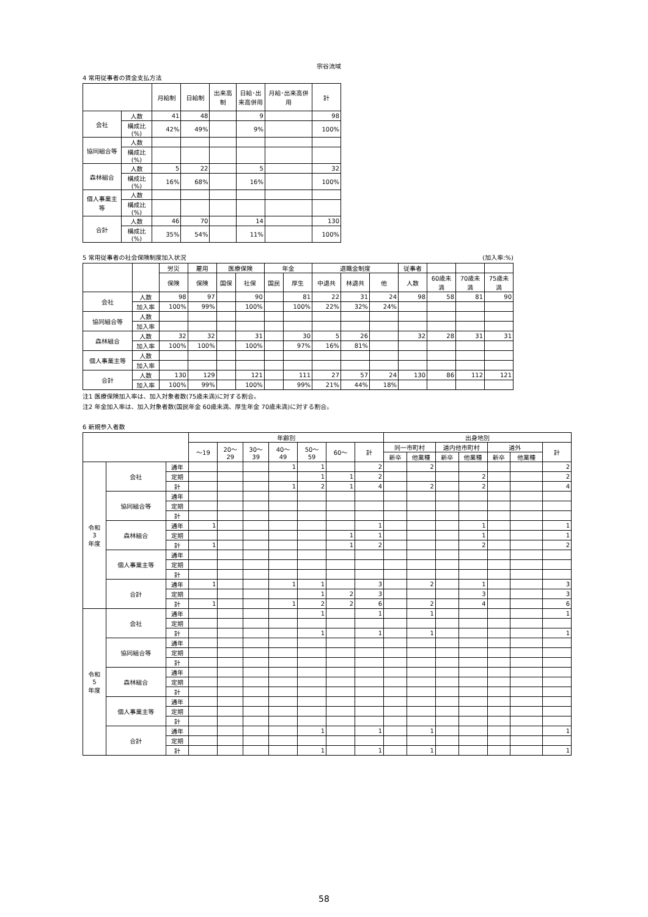宗谷流域
4 常用従事者の賃金支払方法
| | | 月給制 | 日給制 | 出来高制 | 日給･出来高併用 | 月給･出来高併用 | 計 |
| --- | --- | --- | --- | --- | --- | --- | --- |
| 会社 | 人数 | 41 | 48 | | 9 | | 98 |
| | 構成比(%) | 42% | 49% | | 9% | | 100% |
| 協同組合等 | 人数 | | | | | | |
| | 構成比(%) | | | | | | |
| 森林組合 | 人数 | 5 | 22 | | 5 | | 32 |
| | 構成比(%) | 16% | 68% | | 16% | | 100% |
| 個人事業主等 | 人数 | | | | | | |
| | 構成比(%) | | | | | | |
| 合計 | 人数 | 46 | 70 | | 14 | | 130 |
| | 構成比(%) | 35% | 54% | | 11% | | 100% |
5 常用従事者の社会保険制度加入状況 (加入率:%)
| | | 労災 | 雇用 | 医療保険 | | 年金 | | 退職金制度 | | | 従事者 | | | |
| --- | --- | --- | --- | --- | --- | --- | --- | --- | --- | --- | --- | --- | --- | --- |
| | | 保険 | 保険 | 国保 | 社保 | 国民 | 厚生 | 中退共 | 林退共 | 他 | 人数 | 60歳未満 | 70歳未満 | 75歳未満 |
| 会社 | 人数 | 98 | 97 | | 90 | | 81 | 22 | 31 | 24 | 98 | 58 | 81 | 90 |
| | 加入率 | 100% | 99% | | 100% | | 100% | 22% | 32% | 24% | | | | |
| 協同組合等 | 人数 | | | | | | | | | | | | | |
| | 加入率 | | | | | | | | | | | | | |
| 森林組合 | 人数 | 32 | 32 | | 31 | | 30 | 5 | 26 | | 32 | 28 | 31 | 31 |
| | 加入率 | 100% | 100% | | 100% | | 97% | 16% | 81% | | | | | |
| 個人事業主等 | 人数 | | | | | | | | | | | | | |
| | 加入率 | | | | | | | | | | | | | |
| 合計 | 人数 | 130 | 129 | | 121 | | 111 | 27 | 57 | 24 | 130 | 86 | 112 | 121 |
| | 加入率 | 100% | 99% | | 100% | | 99% | 21% | 44% | 18% | | | | |
注1 医療保険加入率は、加入対象者数(75歳未満)に対する割合。
注2 年金加入率は、加入対象者数(国民年金 60歳未満、厚生年金 70歳未満)に対する割合。
6 新規参入者数
| | | | 年齢別 | | | | | | | 出身地別 | | | | | | |
| --- | --- | --- | --- | --- | --- | --- | --- | --- | --- | --- | --- | --- | --- | --- | --- | --- |
| | | | ～19 | 20～ 29 | 30～ 39 | 40～ 49 | 50～ 59 | 60～ | 計 | 同一市町村 | | 道内他市町村 | | 道外 | | 計 |
| | | | | | | | | | | 新卒 | 他業種 | 新卒 | 他業種 | 新卒 | 他業種 | |
| 令和 3 年度 | 会社 | 通年 | | | | 1 | 1 | | 2 | | 2 | | | | | 2 |
| | | 定期 | | | | | 1 | 1 | 2 | | | | 2 | | | 2 |
| | | 計 | | | | 1 | 2 | 1 | 4 | | 2 | | 2 | | | 4 |
| | 協同組合等 | 通年 | | | | | | | | | | | | | | |
| | | 定期 | | | | | | | | | | | | | | |
| | | 計 | | | | | | | | | | | | | | |
| | 森林組合 | 通年 | 1 | | | | | | 1 | | | | 1 | | | 1 |
| | | 定期 | | | | | | 1 | 1 | | | | 1 | | | 1 |
| | | 計 | 1 | | | | | 1 | 2 | | | | 2 | | | 2 |
| | 個人事業主等 | 通年 | | | | | | | | | | | | | | |
| | | 定期 | | | | | | | | | | | | | | |
| | | 計 | | | | | | | | | | | | | | |
| | 合計 | 通年 | 1 | | | 1 | 1 | | 3 | | 2 | | 1 | | | 3 |
| | | 定期 | | | | | 1 | 2 | 3 | | | | 3 | | | 3 |
| | | 計 | 1 | | | 1 | 2 | 2 | 6 | | 2 | | 4 | | | 6 |
| 令和 5 年度 | 会社 | 通年 | | | | | 1 | | 1 | | 1 | | | | | 1 |
| | | 定期 | | | | | | | | | | | | | | |
| | | 計 | | | | | 1 | | 1 | | 1 | | | | | 1 |
| | 協同組合等 | 通年 | | | | | | | | | | | | | | |
| | | 定期 | | | | | | | | | | | | | | |
| | | 計 | | | | | | | | | | | | | | |
| | 森林組合 | 通年 | | | | | | | | | | | | | | |
| | | 定期 | | | | | | | | | | | | | | |
| | | 計 | | | | | | | | | | | | | | |
| | 個人事業主等 | 通年 | | | | | | | | | | | | | | |
| | | 定期 | | | | | | | | | | | | | | |
| | | 計 | | | | | | | | | | | | | | |
| | 合計 | 通年 | | | | | 1 | | 1 | | 1 | | | | | 1 |
| | | 定期 | | | | | | | | | | | | | | |
| | | 計 | | | | | 1 | | 1 | | 1 | | | | | 1 |
58